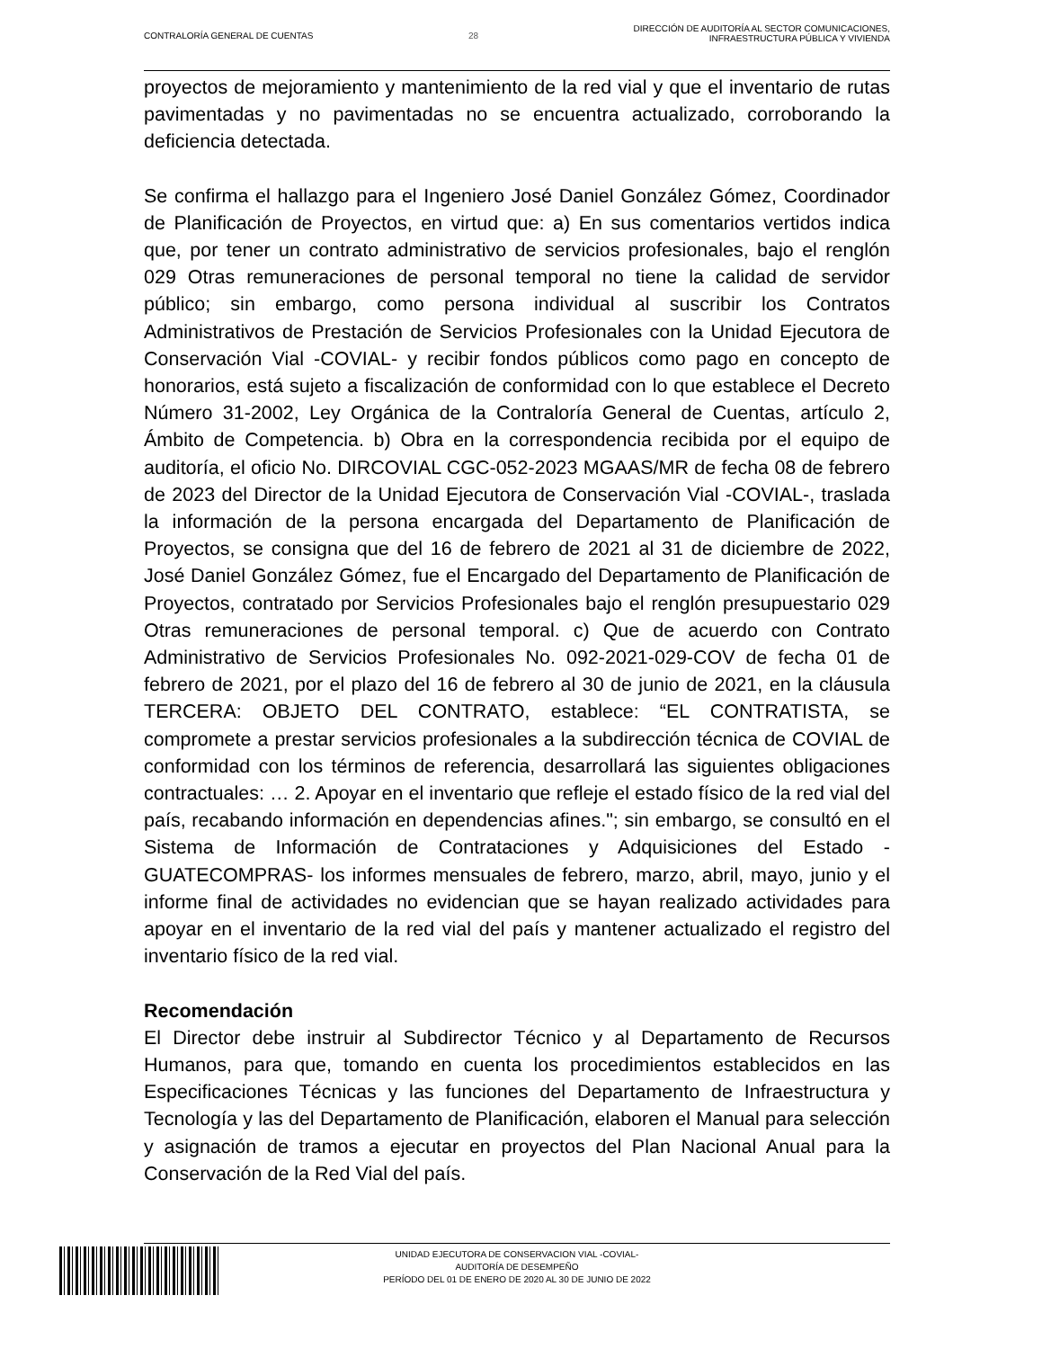CONTRALORÍA GENERAL DE CUENTAS 28
DIRECCIÓN DE AUDITORÍA AL SECTOR COMUNICACIONES,
INFRAESTRUCTURA PÚBLICA Y VIVIENDA
proyectos de mejoramiento y mantenimiento de la red vial y que el inventario de rutas pavimentadas y no pavimentadas no se encuentra actualizado, corroborando la deficiencia detectada.
Se confirma el hallazgo para el Ingeniero José Daniel González Gómez, Coordinador de Planificación de Proyectos, en virtud que: a) En sus comentarios vertidos indica que, por tener un contrato administrativo de servicios profesionales, bajo el renglón 029 Otras remuneraciones de personal temporal no tiene la calidad de servidor público; sin embargo, como persona individual al suscribir los Contratos Administrativos de Prestación de Servicios Profesionales con la Unidad Ejecutora de Conservación Vial -COVIAL- y recibir fondos públicos como pago en concepto de honorarios, está sujeto a fiscalización de conformidad con lo que establece el Decreto Número 31-2002, Ley Orgánica de la Contraloría General de Cuentas, artículo 2, Ámbito de Competencia. b) Obra en la correspondencia recibida por el equipo de auditoría, el oficio No. DIRCOVIAL CGC-052-2023 MGAAS/MR de fecha 08 de febrero de 2023 del Director de la Unidad Ejecutora de Conservación Vial -COVIAL-, traslada la información de la persona encargada del Departamento de Planificación de Proyectos, se consigna que del 16 de febrero de 2021 al 31 de diciembre de 2022, José Daniel González Gómez, fue el Encargado del Departamento de Planificación de Proyectos, contratado por Servicios Profesionales bajo el renglón presupuestario 029 Otras remuneraciones de personal temporal. c) Que de acuerdo con Contrato Administrativo de Servicios Profesionales No. 092-2021-029-COV de fecha 01 de febrero de 2021, por el plazo del 16 de febrero al 30 de junio de 2021, en la cláusula TERCERA: OBJETO DEL CONTRATO, establece: “EL CONTRATISTA, se compromete a prestar servicios profesionales a la subdirección técnica de COVIAL de conformidad con los términos de referencia, desarrollará las siguientes obligaciones contractuales: … 2. Apoyar en el inventario que refleje el estado físico de la red vial del país, recabando información en dependencias afines."; sin embargo, se consultó en el Sistema de Información de Contrataciones y Adquisiciones del Estado -GUATECOMPRAS- los informes mensuales de febrero, marzo, abril, mayo, junio y el informe final de actividades no evidencian que se hayan realizado actividades para apoyar en el inventario de la red vial del país y mantener actualizado el registro del inventario físico de la red vial.
Recomendación
El Director debe instruir al Subdirector Técnico y al Departamento de Recursos Humanos, para que, tomando en cuenta los procedimientos establecidos en las Especificaciones Técnicas y las funciones del Departamento de Infraestructura y Tecnología y las del Departamento de Planificación, elaboren el Manual para selección y asignación de tramos a ejecutar en proyectos del Plan Nacional Anual para la Conservación de la Red Vial del país.
UNIDAD EJECUTORA DE CONSERVACION VIAL -COVIAL-
AUDITORÍA DE DESEMPEÑO
PERÍODO DEL 01 DE ENERO DE 2020 AL 30 DE JUNIO DE 2022